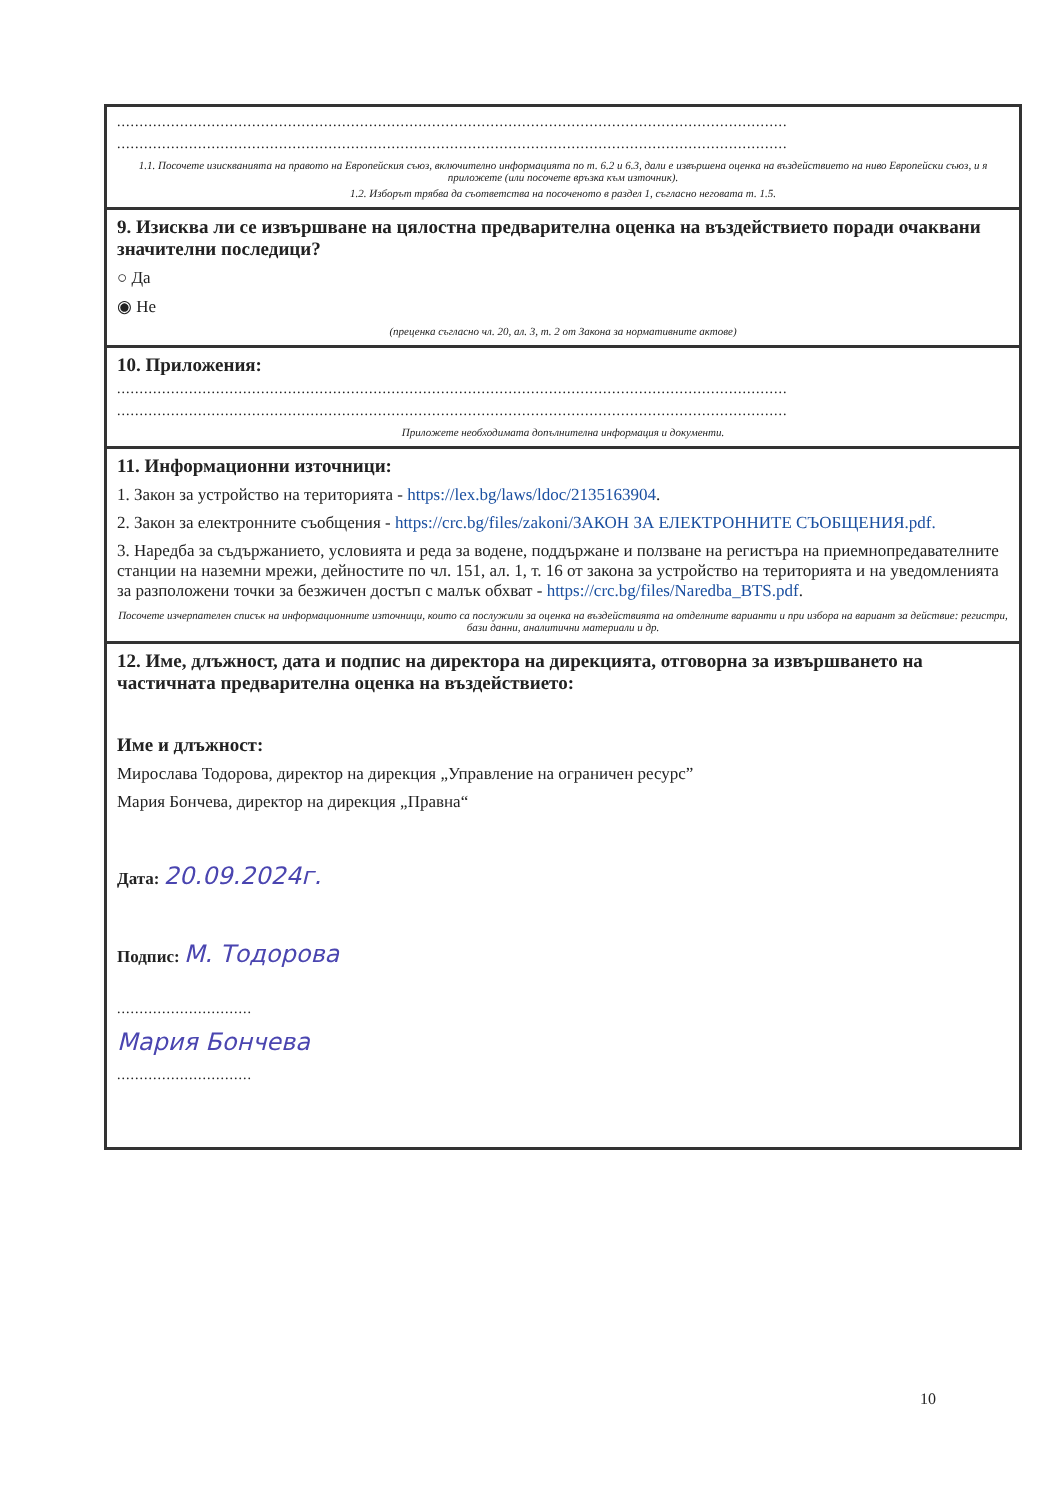.....................................................................................................................................................
.....................................................................................................................................................
1.1. Посочете изискванията на правото на Европейския съюз, включително информацията по т. 6.2 и 6.3, дали е извършена оценка на въздействието на ниво Европейски съюз, и я приложете (или посочете връзка към източник).
1.2. Изборът трябва да съответства на посоченото в раздел 1, съгласно неговата т. 1.5.
9. Изисква ли се извършване на цялостна предварителна оценка на въздействието поради очаквани значителни последици?
○ Да
◉ Не
(преценка съгласно чл. 20, ал. 3, т. 2 от Закона за нормативните актове)
10. Приложения:
.....................................................................................................................................................
.....................................................................................................................................................
Приложете необходимата допълнителна информация и документи.
11. Информационни източници:
1. Закон за устройство на територията - https://lex.bg/laws/ldoc/2135163904.
2. Закон за електронните съобщения - https://crc.bg/files/zakoni/ЗАКОН ЗА ЕЛЕКТРОННИТЕ СЪОБЩЕНИЯ.pdf.
3. Наредба за съдържанието, условията и реда за водене, поддържане и ползване на регистъра на приемнопредавателните станции на наземни мрежи, дейностите по чл. 151, ал. 1, т. 16 от закона за устройство на територията и на уведомленията за разположени точки за безжичен достъп с малък обхват - https://crc.bg/files/Naredba_BTS.pdf.
Посочете изчерпателен списък на информационните източници, които са послужили за оценка на въздействията на отделните варианти и при избора на вариант за действие: регистри, бази данни, аналитични материали и др.
12. Име, длъжност, дата и подпис на директора на дирекцията, отговорна за извършването на частичната предварителна оценка на въздействието:
Име и длъжност:
Мирослава Тодорова, директор на дирекция „Управление на ограничен ресурс”
Мария Бончева, директор на дирекция „Правна“
Дата: 20.09.2024г.
Подпис: М. Тодорова
..............................
Мария Бончева
..............................
10